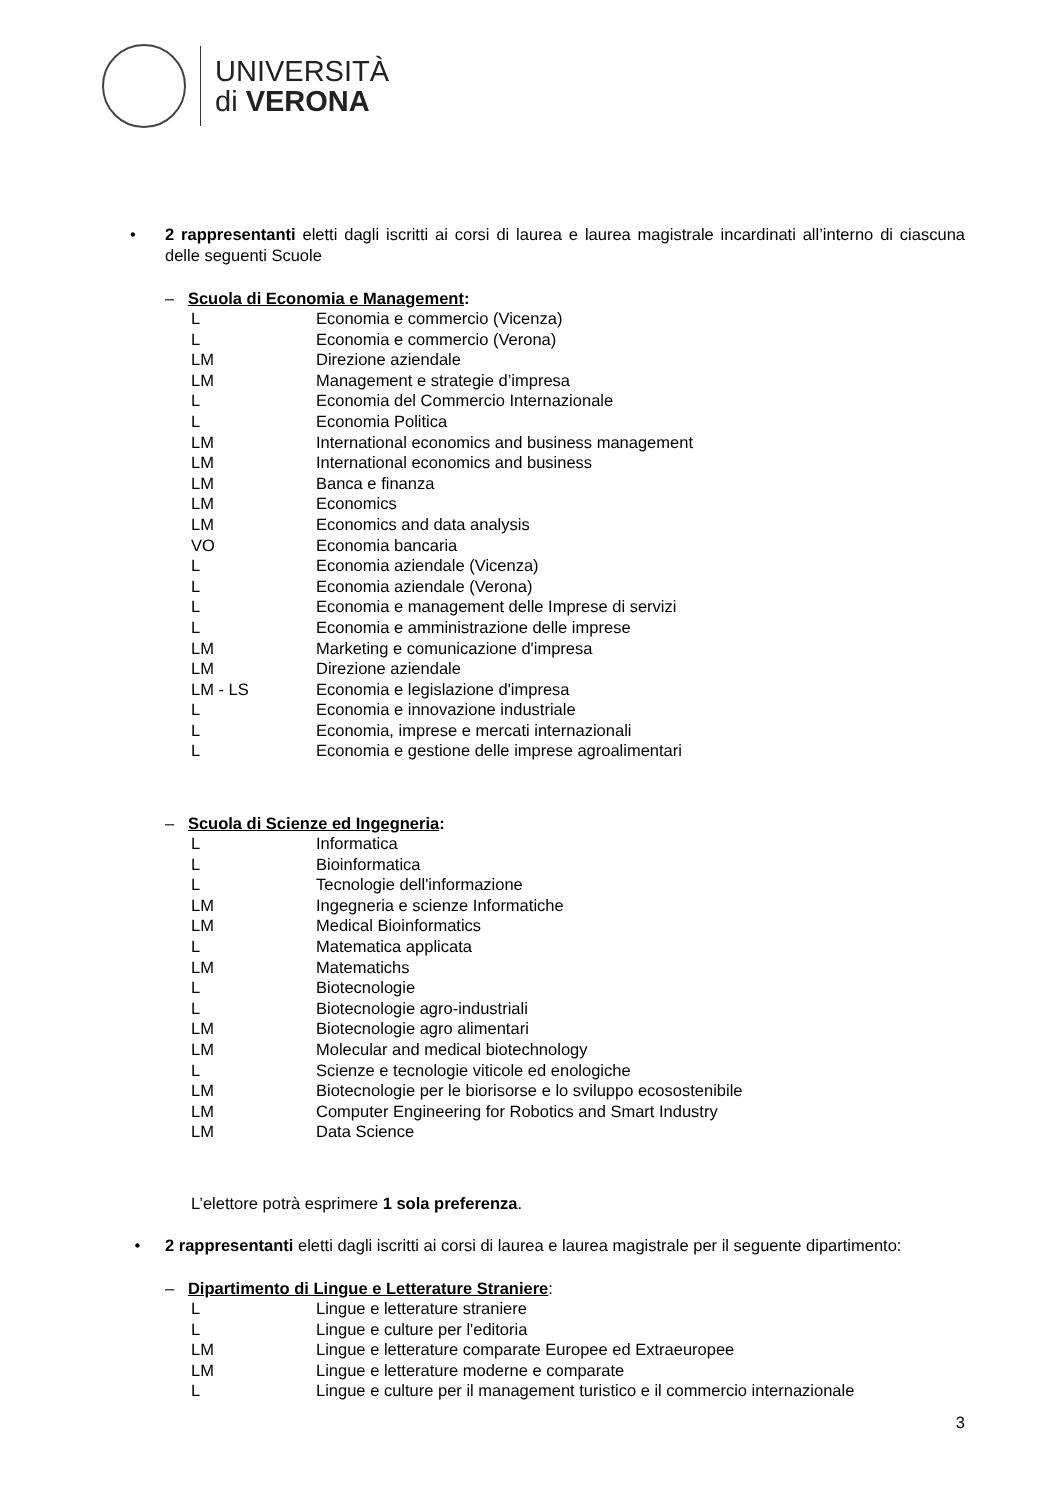UNIVERSITÀ
di VERONA
• 2 rappresentanti eletti dagli iscritti ai corsi di laurea e laurea magistrale incardinati all’interno di ciascuna delle seguenti Scuole
– Scuola di Economia e Management:
| L | Economia e commercio (Vicenza) |
| L | Economia e commercio (Verona) |
| LM | Direzione aziendale |
| LM | Management e strategie d’impresa |
| L | Economia del Commercio Internazionale |
| L | Economia Politica |
| LM | International economics and business management |
| LM | International economics and business |
| LM | Banca e finanza |
| LM | Economics |
| LM | Economics and data analysis |
| VO | Economia bancaria |
| L | Economia aziendale (Vicenza) |
| L | Economia aziendale (Verona) |
| L | Economia e management delle Imprese di servizi |
| L | Economia e amministrazione delle imprese |
| LM | Marketing e comunicazione d'impresa |
| LM | Direzione aziendale |
| LM - LS | Economia e legislazione d'impresa |
| L | Economia e innovazione industriale |
| L | Economia, imprese e mercati internazionali |
| L | Economia e gestione delle imprese agroalimentari |
– Scuola di Scienze ed Ingegneria:
| L | Informatica |
| L | Bioinformatica |
| L | Tecnologie dell'informazione |
| LM | Ingegneria e scienze Informatiche |
| LM | Medical Bioinformatics |
| L | Matematica applicata |
| LM | Matematichs |
| L | Biotecnologie |
| L | Biotecnologie agro-industriali |
| LM | Biotecnologie agro alimentari |
| LM | Molecular and medical biotechnology |
| L | Scienze e tecnologie viticole ed enologiche |
| LM | Biotecnologie per le biorisorse e lo sviluppo ecosostenibile |
| LM | Computer Engineering for Robotics and Smart Industry |
| LM | Data Science |
L’elettore potrà esprimere 1 sola preferenza.
• 2 rappresentanti eletti dagli iscritti ai corsi di laurea e laurea magistrale per il seguente dipartimento:
– Dipartimento di Lingue e Letterature Straniere:
| L | Lingue e letterature straniere |
| L | Lingue e culture per l'editoria |
| LM | Lingue e letterature comparate Europee ed Extraeuropee |
| LM | Lingue e letterature moderne e comparate |
| L | Lingue e culture per il management turistico e il commercio internazionale |
3